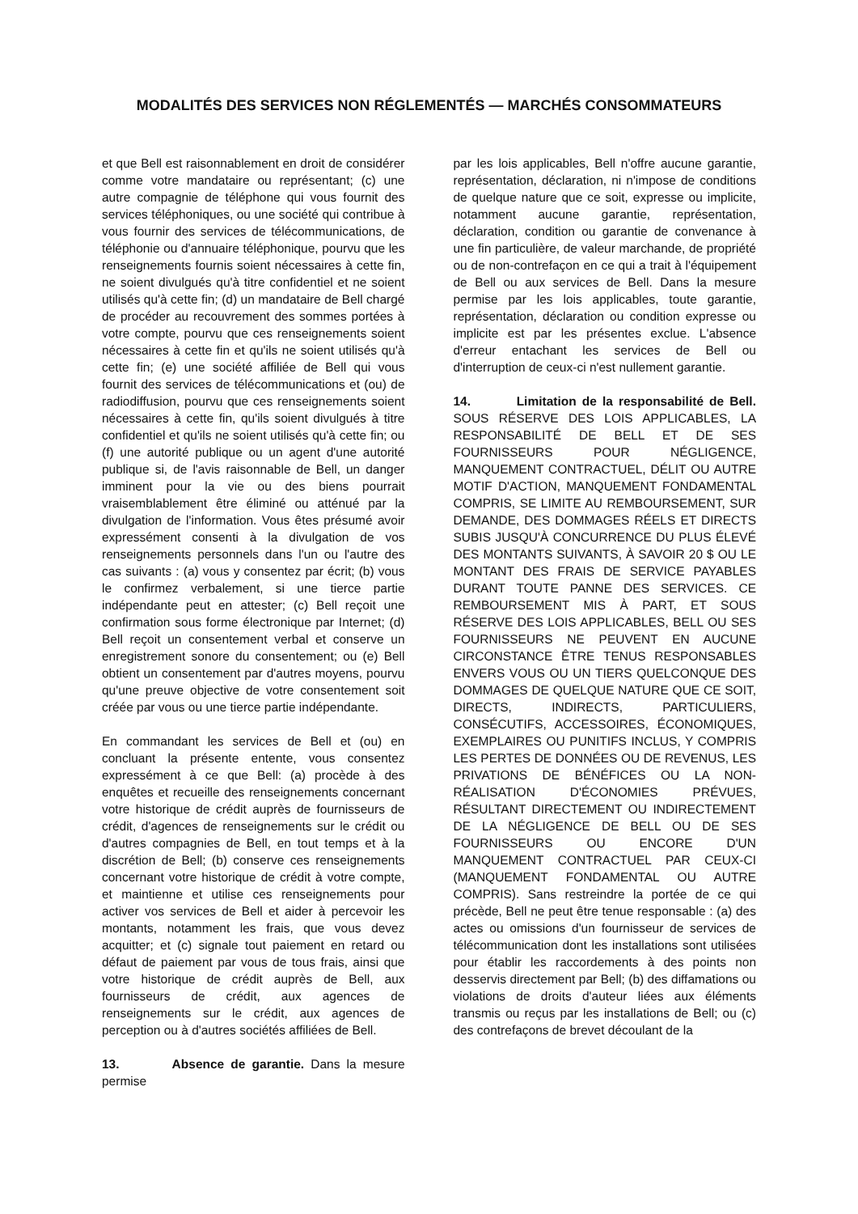MODALITÉS DES SERVICES NON RÉGLEMENTÉS — MARCHÉS CONSOMMATEURS
et que Bell est raisonnablement en droit de considérer comme votre mandataire ou représentant; (c) une autre compagnie de téléphone qui vous fournit des services téléphoniques, ou une société qui contribue à vous fournir des services de télécommunications, de téléphonie ou d'annuaire téléphonique, pourvu que les renseignements fournis soient nécessaires à cette fin, ne soient divulgués qu'à titre confidentiel et ne soient utilisés qu'à cette fin; (d) un mandataire de Bell chargé de procéder au recouvrement des sommes portées à votre compte, pourvu que ces renseignements soient nécessaires à cette fin et qu'ils ne soient utilisés qu'à cette fin; (e) une société affiliée de Bell qui vous fournit des services de télécommunications et (ou) de radiodiffusion, pourvu que ces renseignements soient nécessaires à cette fin, qu'ils soient divulgués à titre confidentiel et qu'ils ne soient utilisés qu'à cette fin; ou (f) une autorité publique ou un agent d'une autorité publique si, de l'avis raisonnable de Bell, un danger imminent pour la vie ou des biens pourrait vraisemblablement être éliminé ou atténué par la divulgation de l'information. Vous êtes présumé avoir expressément consenti à la divulgation de vos renseignements personnels dans l'un ou l'autre des cas suivants : (a) vous y consentez par écrit; (b) vous le confirmez verbalement, si une tierce partie indépendante peut en attester; (c) Bell reçoit une confirmation sous forme électronique par Internet; (d) Bell reçoit un consentement verbal et conserve un enregistrement sonore du consentement; ou (e) Bell obtient un consentement par d'autres moyens, pourvu qu'une preuve objective de votre consentement soit créée par vous ou une tierce partie indépendante.
En commandant les services de Bell et (ou) en concluant la présente entente, vous consentez expressément à ce que Bell: (a) procède à des enquêtes et recueille des renseignements concernant votre historique de crédit auprès de fournisseurs de crédit, d'agences de renseignements sur le crédit ou d'autres compagnies de Bell, en tout temps et à la discrétion de Bell; (b) conserve ces renseignements concernant votre historique de crédit à votre compte, et maintienne et utilise ces renseignements pour activer vos services de Bell et aider à percevoir les montants, notamment les frais, que vous devez acquitter; et (c) signale tout paiement en retard ou défaut de paiement par vous de tous frais, ainsi que votre historique de crédit auprès de Bell, aux fournisseurs de crédit, aux agences de renseignements sur le crédit, aux agences de perception ou à d'autres sociétés affiliées de Bell.
13. Absence de garantie. Dans la mesure permise
par les lois applicables, Bell n'offre aucune garantie, représentation, déclaration, ni n'impose de conditions de quelque nature que ce soit, expresse ou implicite, notamment aucune garantie, représentation, déclaration, condition ou garantie de convenance à une fin particulière, de valeur marchande, de propriété ou de non-contrefaçon en ce qui a trait à l'équipement de Bell ou aux services de Bell. Dans la mesure permise par les lois applicables, toute garantie, représentation, déclaration ou condition expresse ou implicite est par les présentes exclue. L'absence d'erreur entachant les services de Bell ou d'interruption de ceux-ci n'est nullement garantie.
14. Limitation de la responsabilité de Bell. SOUS RÉSERVE DES LOIS APPLICABLES, LA RESPONSABILITÉ DE BELL ET DE SES FOURNISSEURS POUR NÉGLIGENCE, MANQUEMENT CONTRACTUEL, DÉLIT OU AUTRE MOTIF D'ACTION, MANQUEMENT FONDAMENTAL COMPRIS, SE LIMITE AU REMBOURSEMENT, SUR DEMANDE, DES DOMMAGES RÉELS ET DIRECTS SUBIS JUSQU'À CONCURRENCE DU PLUS ÉLEVÉ DES MONTANTS SUIVANTS, À SAVOIR 20 $ OU LE MONTANT DES FRAIS DE SERVICE PAYABLES DURANT TOUTE PANNE DES SERVICES. CE REMBOURSEMENT MIS À PART, ET SOUS RÉSERVE DES LOIS APPLICABLES, BELL OU SES FOURNISSEURS NE PEUVENT EN AUCUNE CIRCONSTANCE ÊTRE TENUS RESPONSABLES ENVERS VOUS OU UN TIERS QUELCONQUE DES DOMMAGES DE QUELQUE NATURE QUE CE SOIT, DIRECTS, INDIRECTS, PARTICULIERS, CONSÉCUTIFS, ACCESSOIRES, ÉCONOMIQUES, EXEMPLAIRES OU PUNITIFS INCLUS, Y COMPRIS LES PERTES DE DONNÉES OU DE REVENUS, LES PRIVATIONS DE BÉNÉFICES OU LA NON-RÉALISATION D'ÉCONOMIES PRÉVUES, RÉSULTANT DIRECTEMENT OU INDIRECTEMENT DE LA NÉGLIGENCE DE BELL OU DE SES FOURNISSEURS OU ENCORE D'UN MANQUEMENT CONTRACTUEL PAR CEUX-CI (MANQUEMENT FONDAMENTAL OU AUTRE COMPRIS). Sans restreindre la portée de ce qui précède, Bell ne peut être tenue responsable : (a) des actes ou omissions d'un fournisseur de services de télécommunication dont les installations sont utilisées pour établir les raccordements à des points non desservis directement par Bell; (b) des diffamations ou violations de droits d'auteur liées aux éléments transmis ou reçus par les installations de Bell; ou (c) des contrefaçons de brevet découlant de la